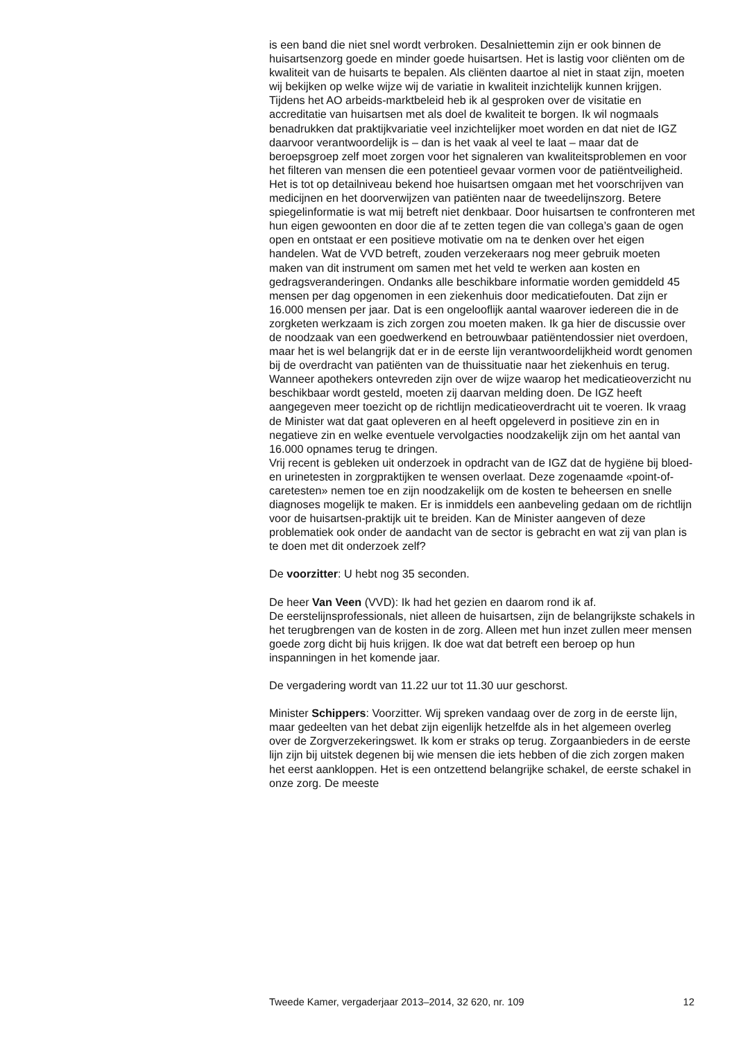is een band die niet snel wordt verbroken. Desalniettemin zijn er ook binnen de huisartsenzorg goede en minder goede huisartsen. Het is lastig voor cliënten om de kwaliteit van de huisarts te bepalen. Als cliënten daartoe al niet in staat zijn, moeten wij bekijken op welke wijze wij de variatie in kwaliteit inzichtelijk kunnen krijgen. Tijdens het AO arbeids-marktbeleid heb ik al gesproken over de visitatie en accreditatie van huisartsen met als doel de kwaliteit te borgen. Ik wil nogmaals benadrukken dat praktijkvariatie veel inzichtelijker moet worden en dat niet de IGZ daarvoor verantwoordelijk is – dan is het vaak al veel te laat – maar dat de beroepsgroep zelf moet zorgen voor het signaleren van kwaliteitsproblemen en voor het filteren van mensen die een potentieel gevaar vormen voor de patiëntveiligheid.
Het is tot op detailniveau bekend hoe huisartsen omgaan met het voorschrijven van medicijnen en het doorverwijzen van patiënten naar de tweedelijnszorg. Betere spiegelinformatie is wat mij betreft niet denkbaar. Door huisartsen te confronteren met hun eigen gewoonten en door die af te zetten tegen die van collega’s gaan de ogen open en ontstaat er een positieve motivatie om na te denken over het eigen handelen. Wat de VVD betreft, zouden verzekeraars nog meer gebruik moeten maken van dit instrument om samen met het veld te werken aan kosten en gedragsveranderingen. Ondanks alle beschikbare informatie worden gemiddeld 45 mensen per dag opgenomen in een ziekenhuis door medicatiefouten. Dat zijn er 16.000 mensen per jaar. Dat is een ongelooflijk aantal waarover iedereen die in de zorgketen werkzaam is zich zorgen zou moeten maken. Ik ga hier de discussie over de noodzaak van een goedwerkend en betrouwbaar patiëntendossier niet overdoen, maar het is wel belangrijk dat er in de eerste lijn verantwoordelijkheid wordt genomen bij de overdracht van patiënten van de thuissituatie naar het ziekenhuis en terug. Wanneer apothekers ontevreden zijn over de wijze waarop het medicatieoverzicht nu beschikbaar wordt gesteld, moeten zij daarvan melding doen. De IGZ heeft aangegeven meer toezicht op de richtlijn medicatieoverdracht uit te voeren. Ik vraag de Minister wat dat gaat opleveren en al heeft opgeleverd in positieve zin en in negatieve zin en welke eventuele vervolgacties noodzakelijk zijn om het aantal van 16.000 opnames terug te dringen.
Vrij recent is gebleken uit onderzoek in opdracht van de IGZ dat de hygiëne bij bloed- en urinetesten in zorgpraktijken te wensen overlaat. Deze zogenaamde «point-of-caretesten» nemen toe en zijn noodzakelijk om de kosten te beheersen en snelle diagnoses mogelijk te maken. Er is inmiddels een aanbeveling gedaan om de richtlijn voor de huisartsen-praktijk uit te breiden. Kan de Minister aangeven of deze problematiek ook onder de aandacht van de sector is gebracht en wat zij van plan is te doen met dit onderzoek zelf?
De voorzitter: U hebt nog 35 seconden.
De heer Van Veen (VVD): Ik had het gezien en daarom rond ik af.
De eerstelijnsprofessionals, niet alleen de huisartsen, zijn de belangrijkste schakels in het terugbrengen van de kosten in de zorg. Alleen met hun inzet zullen meer mensen goede zorg dicht bij huis krijgen. Ik doe wat dat betreft een beroep op hun inspanningen in het komende jaar.
De vergadering wordt van 11.22 uur tot 11.30 uur geschorst.
Minister Schippers: Voorzitter. Wij spreken vandaag over de zorg in de eerste lijn, maar gedeelten van het debat zijn eigenlijk hetzelfde als in het algemeen overleg over de Zorgverzekeringswet. Ik kom er straks op terug. Zorgaanbieders in de eerste lijn zijn bij uitstek degenen bij wie mensen die iets hebben of die zich zorgen maken het eerst aankloppen. Het is een ontzettend belangrijke schakel, de eerste schakel in onze zorg. De meeste
Tweede Kamer, vergaderjaar 2013–2014, 32 620, nr. 109 12